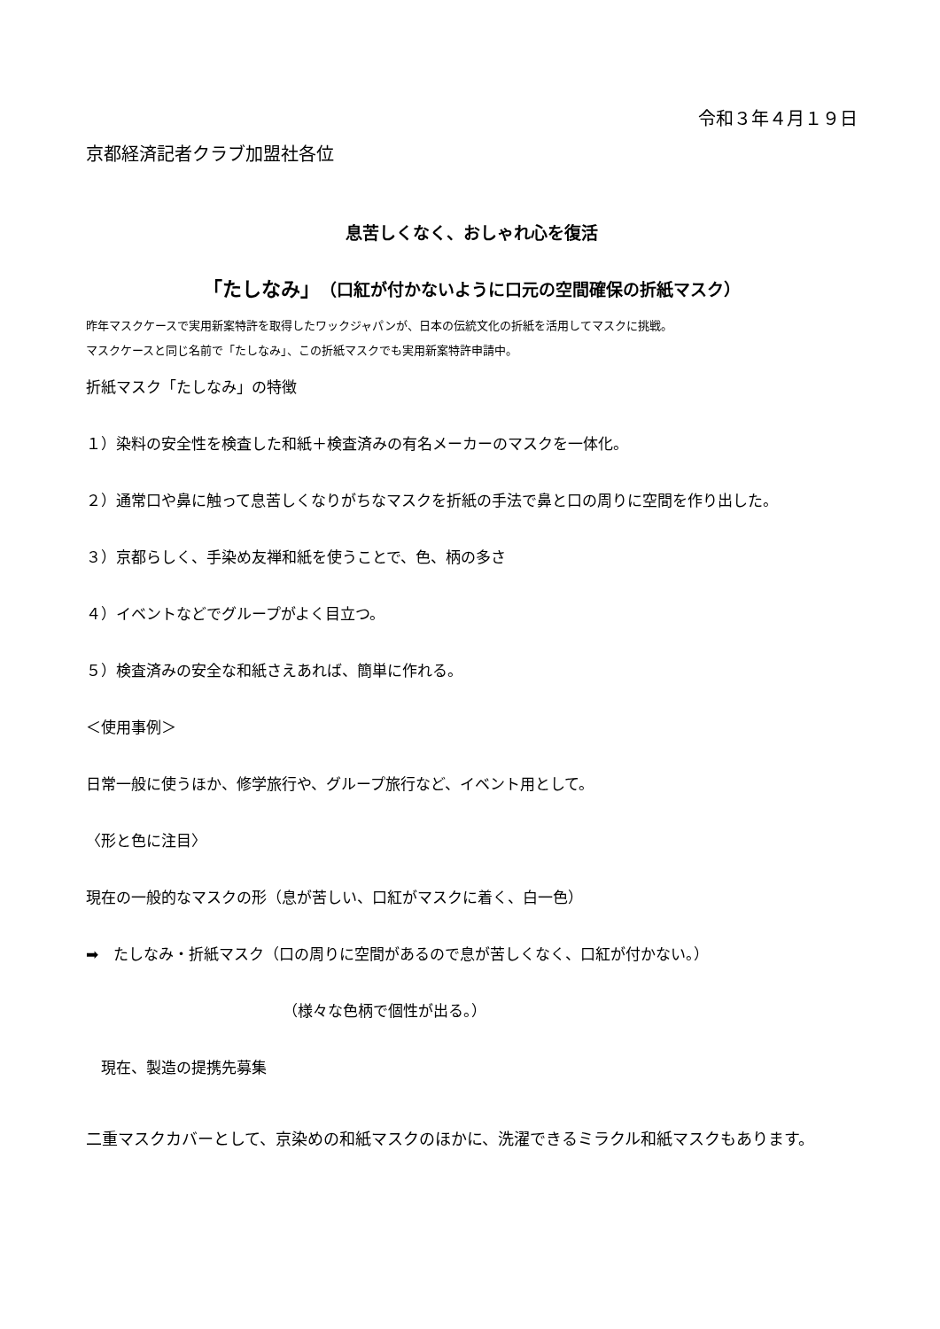令和３年４月１９日
京都経済記者クラブ加盟社各位
息苦しくなく、おしゃれ心を復活
「たしなみ」（口紅が付かないように口元の空間確保の折紙マスク）
昨年マスクケースで実用新案特許を取得したワックジャパンが、日本の伝統文化の折紙を活用してマスクに挑戦。
マスクケースと同じ名前で「たしなみ」、この折紙マスクでも実用新案特許申請中。
折紙マスク「たしなみ」の特徴
１）染料の安全性を検査した和紙＋検査済みの有名メーカーのマスクを一体化。
２）通常口や鼻に触って息苦しくなりがちなマスクを折紙の手法で鼻と口の周りに空間を作り出した。
３）京都らしく、手染め友禅和紙を使うことで、色、柄の多さ
４）イベントなどでグループがよく目立つ。
５）検査済みの安全な和紙さえあれば、簡単に作れる。
＜使用事例＞
日常一般に使うほか、修学旅行や、グループ旅行など、イベント用として。
〈形と色に注目〉
現在の一般的なマスクの形（息が苦しい、口紅がマスクに着く、白一色）
➡　たしなみ・折紙マスク（口の周りに空間があるので息が苦しくなく、口紅が付かない。）
（様々な色柄で個性が出る。）
　現在、製造の提携先募集
二重マスクカバーとして、京染めの和紙マスクのほかに、洗濯できるミラクル和紙マスクもあります。